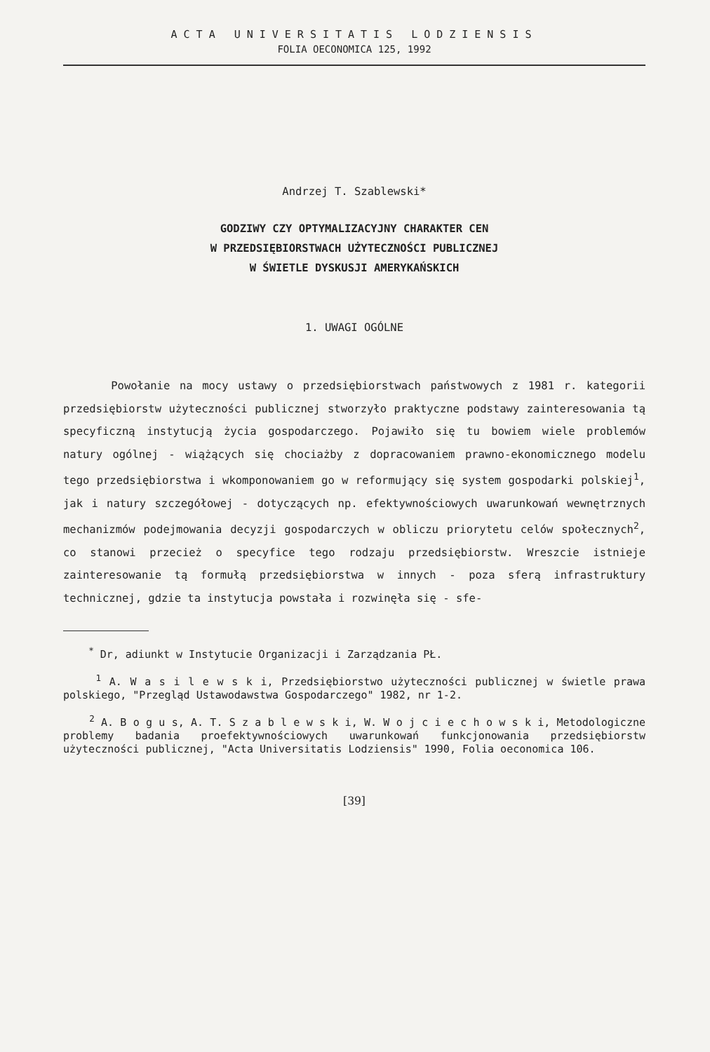ACTA UNIVERSITATIS LODZIENSIS
FOLIA OECONOMICA 125, 1992
Andrzej T. Szablewski*
GODZIWY CZY OPTYMALIZACYJNY CHARAKTER CEN
W PRZEDSIĘBIORSTWACH UŻYTECZNOŚCI PUBLICZNEJ
W ŚWIETLE DYSKUSJI AMERYKAŃSKICH
1. UWAGI OGÓLNE
Powołanie na mocy ustawy o przedsiębiorstwach państwowych z 1981 r. kategorii przedsiębiorstw użyteczności publicznej stworzyło praktyczne podstawy zainteresowania tą specyficzną instytucją życia gospodarczego. Pojawiło się tu bowiem wiele problemów natury ogólnej - wiążących się chociażby z dopracowaniem prawno-ekonomicznego modelu tego przedsiębiorstwa i wkomponowaniem go w reformujący się system gospodarki polskiej<sup>1</sup>, jak i natury szczegółowej - dotyczących np. efektywnościowych uwarunkowań wewnętrznych mechanizmów podejmowania decyzji gospodarczych w obliczu priorytetu celów społecznych<sup>2</sup>, co stanowi przecież o specyfice tego rodzaju przedsiębiorstw. Wreszcie istnieje zainteresowanie tą formułą przedsiębiorstwa w innych - poza sferą infrastruktury technicznej, gdzie ta instytucja powstała i rozwinęła się - sfe-
<sup>*</sup> Dr, adiunkt w Instytucie Organizacji i Zarządzania PŁ.
<sup>1</sup> A. W a s i l e w s k i, Przedsiębiorstwo użyteczności publicznej w świetle prawa polskiego, "Przegląd Ustawodawstwa Gospodarczego" 1982, nr 1-2.
<sup>2</sup> A. B o g u s, A. T. S z a b l e w s k i, W. W o j c i e c h o w s k i, Metodologiczne problemy badania proefektywnościowych uwarunkowań funkcjonowania przedsiębiorstw użyteczności publicznej, "Acta Universitatis Lodziensis" 1990, Folia oeconomica 106.
[39]